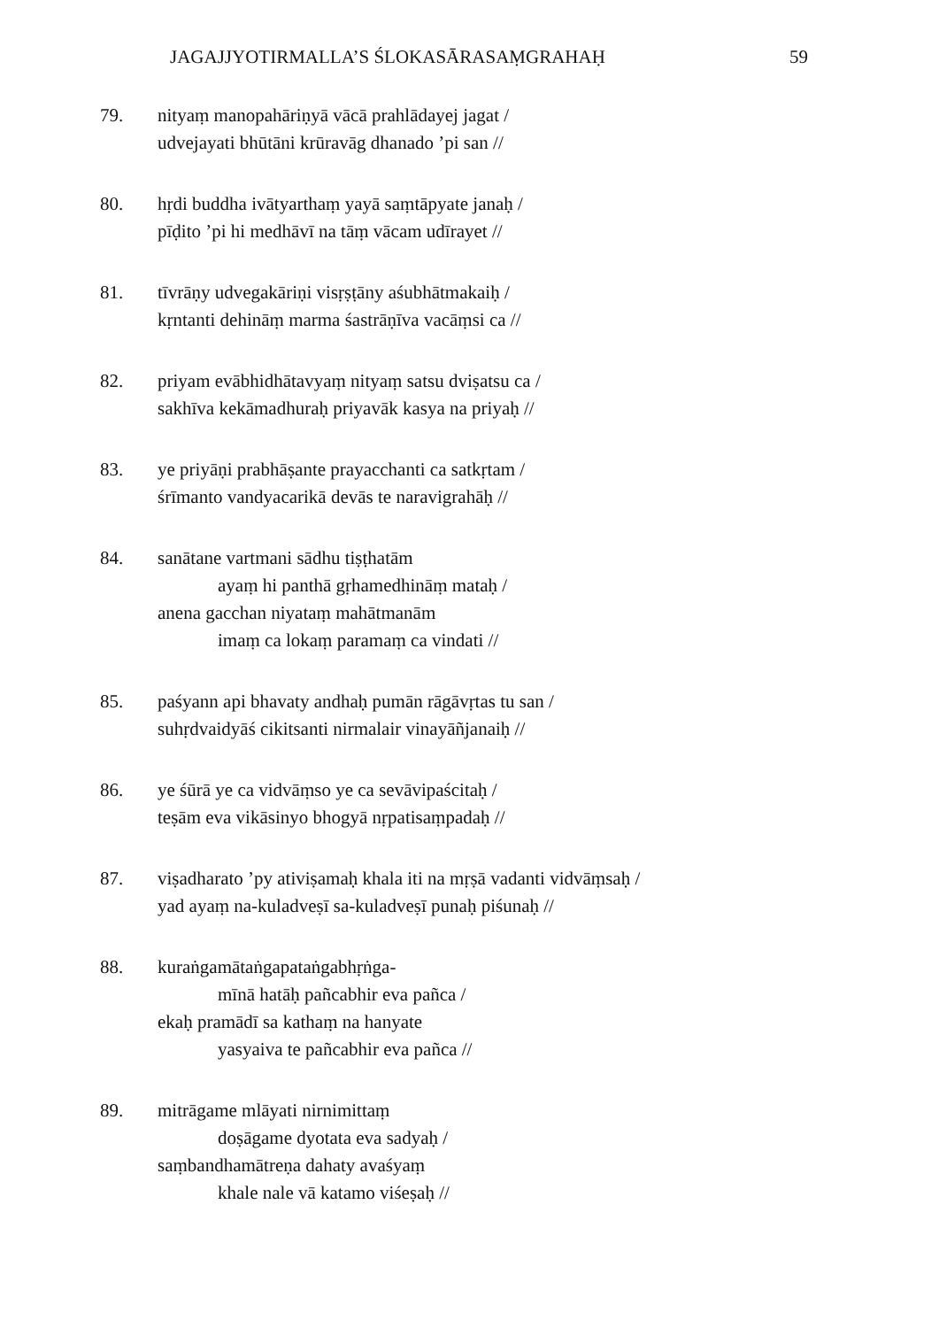JAGAJJYOTIRMALLA’S ŚLOKASĀRASAṂGRAHAḤ 59
79. nityaṃ manopahāriṇyā vācā prahlādayej jagat /
udvejayati bhūtāni krūravāg dhanado ’pi san //
80. hṛdi buddha ivātyarthaṃ yayā saṃtāpyate janaḥ /
pīḍito ’pi hi medhāvī na tāṃ vācam udīrayet //
81. tīvrāṇy udvegakāriṇi visṛṣṭāny aśubhātmakaiḥ /
kṛntanti dehināṃ marma śastrāṇīva vacāṃsi ca //
82. priyam evābhidhātavyaṃ nityaṃ satsu dviṣatsu ca /
sakhīva kekāmadhuraḥ priyavāk kasya na priyaḥ //
83. ye priyāṇi prabhāṣante prayacchanti ca satkṛtam /
śrīmanto vandyacarikā devās te naravigrahāḥ //
84. sanātane vartmani sādhu tiṣṭhatām
ayaṃ hi panthā gṛhamedhināṃ mataḥ /
anena gacchan niyataṃ mahātmanām
imaṃ ca lokaṃ paramaṃ ca vindati //
85. paśyann api bhavaty andhaḥ pumān rāgāvṛtas tu san /
suhṛdvaidyāś cikitsanti nirmalair vinayāñjanaiḥ //
86. ye śūrā ye ca vidvāṃso ye ca sevāvipaścitaḥ /
teṣām eva vikāsinyo bhogyā nṛpatisaṃpadaḥ //
87. viṣadharato ’py ativiṣamaḥ khala iti na mṛṣā vadanti vidvāṃsaḥ /
yad ayaṃ na-kuladveṣī sa-kuladveṣī punaḥ piśunaḥ //
88. kuraṅgamātaṅgapataṅgabhṛṅga-
mīnā hatāḥ pañcabhir eva pañca /
ekaḥ pramādī sa kathaṃ na hanyate
yasyaiva te pañcabhir eva pañca //
89. mitrāgame mlāyati nirnimittaṃ
doṣāgame dyotata eva sadyaḥ /
saṃbandhamātreṇa dahaty avaśyaṃ
khale nale vā katamo viśeṣaḥ //